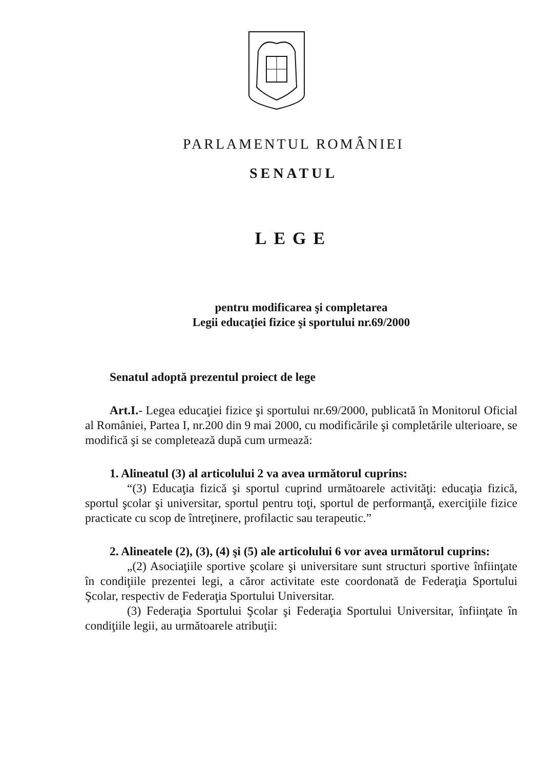PARLAMENTUL ROMÂNIEI
SENATUL
LEGE
pentru modificarea şi completarea
Legii educaţiei fizice şi sportului nr.69/2000
Senatul adoptă prezentul proiect de lege
Art.I.- Legea educaţiei fizice şi sportului nr.69/2000, publicată în Monitorul Oficial al României, Partea I, nr.200 din 9 mai 2000, cu modificările şi completările ulterioare, se modifică şi se completează după cum urmează:
1. Alineatul (3) al articolului 2 va avea următorul cuprins:
“(3) Educaţia fizică şi sportul cuprind următoarele activităţi: educaţia fizică, sportul şcolar şi universitar, sportul pentru toţi, sportul de performanţă, exerciţiile fizice practicate cu scop de întreţinere, profilactic sau terapeutic.”
2. Alineatele (2), (3), (4) şi (5) ale articolului 6 vor avea următorul cuprins:
„(2) Asociaţiile sportive şcolare şi universitare sunt structuri sportive înfiinţate în condiţiile prezentei legi, a căror activitate este coordonată de Federaţia Sportului Şcolar, respectiv de Federaţia Sportului Universitar.
(3) Federaţia Sportului Şcolar şi Federaţia Sportului Universitar, înfiinţate în condiţiile legii, au următoarele atribuţii: